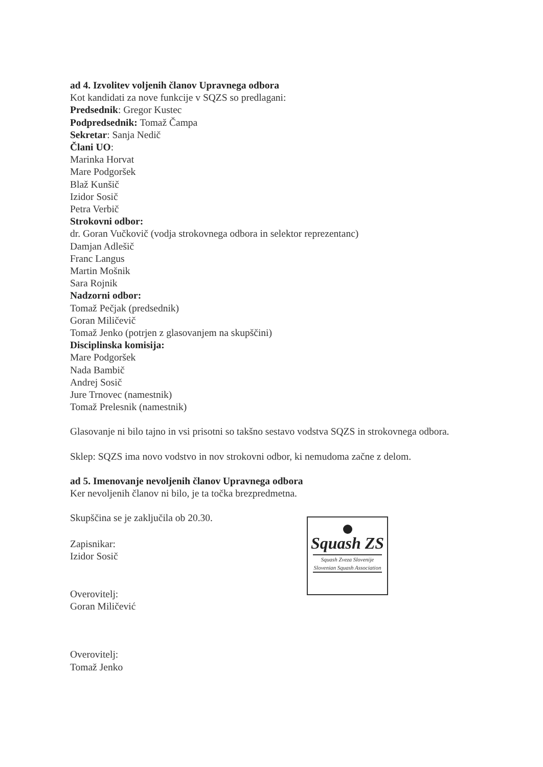ad 4. Izvolitev voljenih članov Upravnega odbora
Kot kandidati za nove funkcije v SQZS so predlagani:
Predsednik: Gregor Kustec
Podpredsednik: Tomaž Čampa
Sekretar: Sanja Nedič
Člani UO:
Marinka Horvat
Mare Podgoršek
Blaž Kunšič
Izidor Sosič
Petra Verbič
Strokovni odbor:
dr. Goran Vučkovič (vodja strokovnega odbora in selektor reprezentanc)
Damjan Adlešič
Franc Langus
Martin Mošnik
Sara Rojnik
Nadzorni odbor:
Tomaž Pečjak (predsednik)
Goran Miličevič
Tomaž Jenko (potrjen z glasovanjem na skupščini)
Disciplinska komisija:
Mare Podgoršek
Nada Bambič
Andrej Sosič
Jure Trnovec (namestnik)
Tomaž Prelesnik (namestnik)
Glasovanje ni bilo tajno in vsi prisotni so takšno sestavo vodstva SQZS in strokovnega odbora.
Sklep: SQZS ima novo vodstvo in nov strokovni odbor, ki nemudoma začne z delom.
ad 5. Imenovanje nevoljenih članov Upravnega odbora
Ker nevoljenih članov ni bilo, je ta točka brezpredmetna.
Skupščina se je zaključila ob 20.30.
Zapisnikar:
Izidor Sosič
Overovitelj:
Goran Miličević
Overovitelj:
Tomaž Jenko
Squash ZS
Squash Zveza Slovenije
Slovenian Squash Association